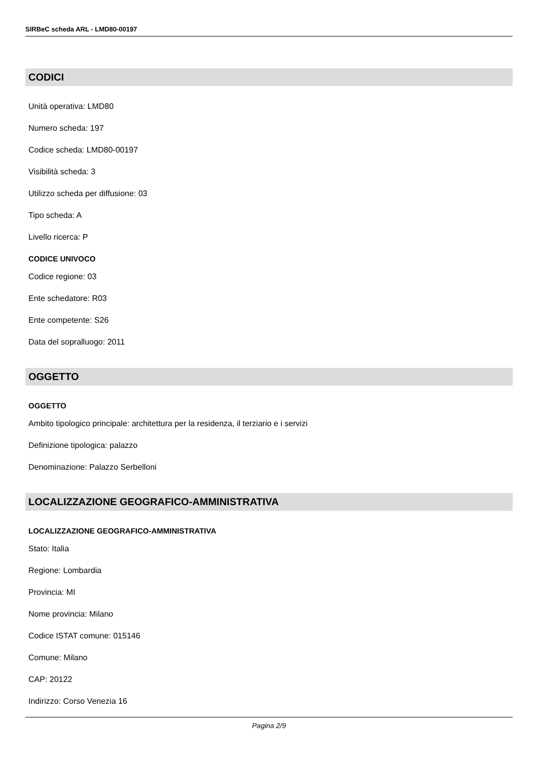SIRBeC scheda ARL - LMD80-00197
CODICI
Unità operativa: LMD80
Numero scheda: 197
Codice scheda: LMD80-00197
Visibilità scheda: 3
Utilizzo scheda per diffusione: 03
Tipo scheda: A
Livello ricerca: P
CODICE UNIVOCO
Codice regione: 03
Ente schedatore: R03
Ente competente: S26
Data del sopralluogo: 2011
OGGETTO
OGGETTO
Ambito tipologico principale: architettura per la residenza, il terziario e i servizi
Definizione tipologica: palazzo
Denominazione: Palazzo Serbelloni
LOCALIZZAZIONE GEOGRAFICO-AMMINISTRATIVA
LOCALIZZAZIONE GEOGRAFICO-AMMINISTRATIVA
Stato: Italia
Regione: Lombardia
Provincia: MI
Nome provincia: Milano
Codice ISTAT comune: 015146
Comune: Milano
CAP: 20122
Indirizzo: Corso Venezia 16
Pagina 2/9